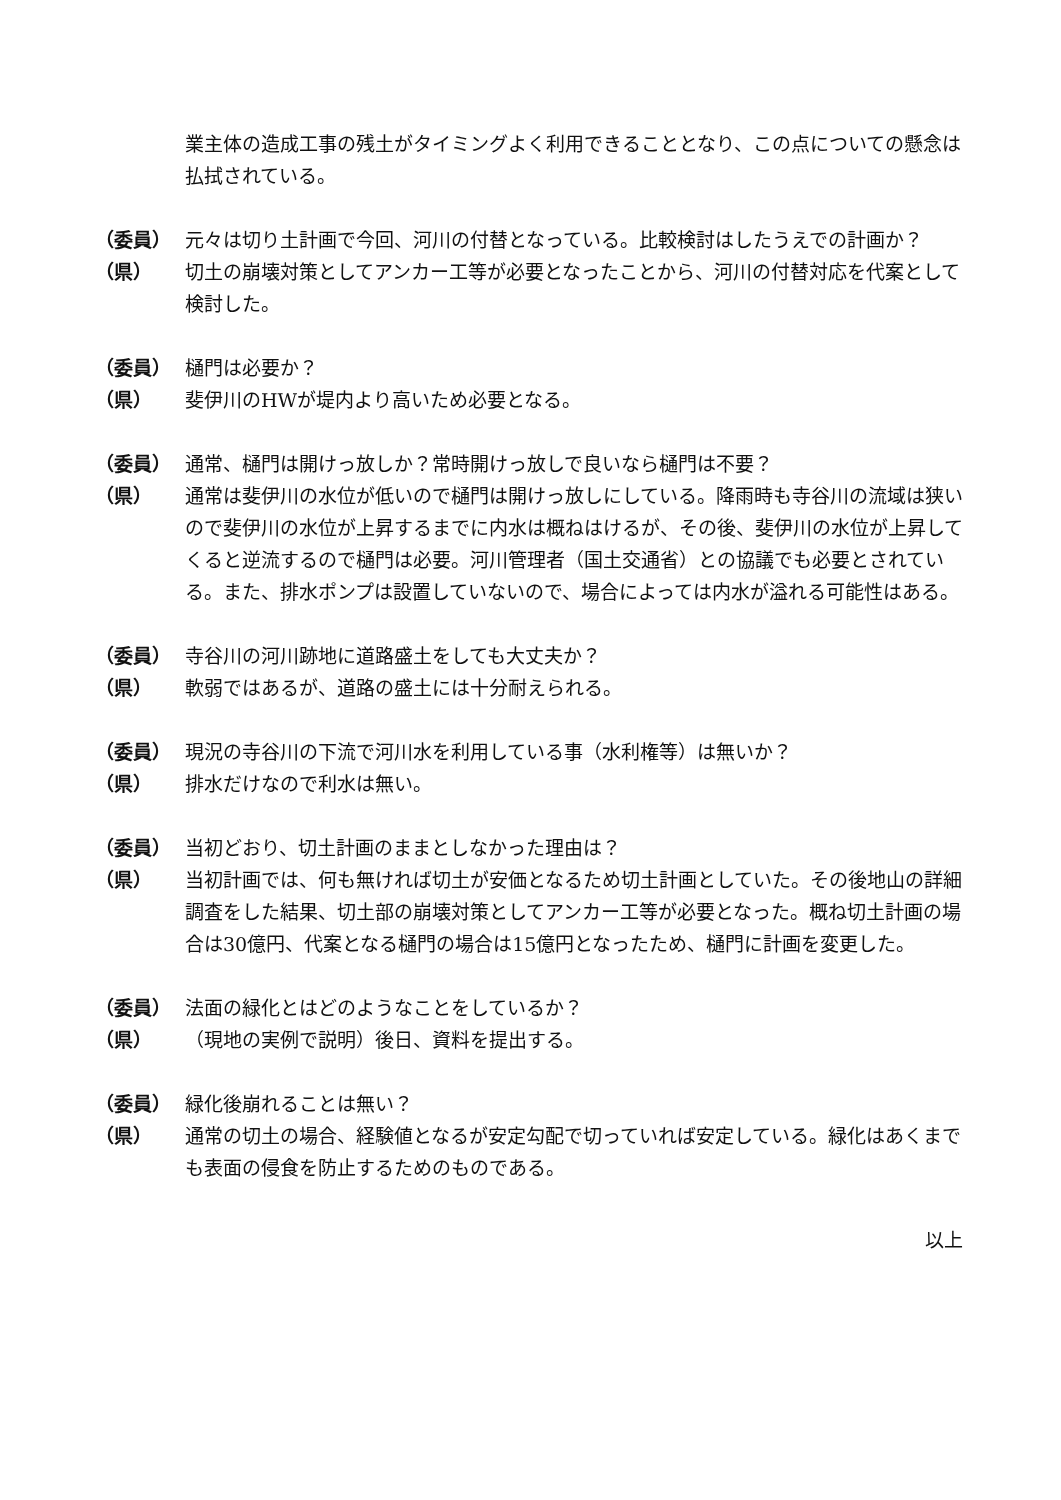業主体の造成工事の残土がタイミングよく利用できることとなり、この点についての懸念は払拭されている。
（委員） 元々は切り土計画で今回、河川の付替となっている。比較検討はしたうえでの計画か？
（県） 切土の崩壊対策としてアンカー工等が必要となったことから、河川の付替対応を代案として検討した。
（委員） 樋門は必要か？
（県） 斐伊川のHWが堤内より高いため必要となる。
（委員） 通常、樋門は開けっ放しか？常時開けっ放しで良いなら樋門は不要？
（県） 通常は斐伊川の水位が低いので樋門は開けっ放しにしている。降雨時も寺谷川の流域は狭いので斐伊川の水位が上昇するまでに内水は概ねはけるが、その後、斐伊川の水位が上昇してくると逆流するので樋門は必要。河川管理者（国土交通省）との協議でも必要とされている。また、排水ポンプは設置していないので、場合によっては内水が溢れる可能性はある。
（委員） 寺谷川の河川跡地に道路盛土をしても大丈夫か？
（県） 軟弱ではあるが、道路の盛土には十分耐えられる。
（委員） 現況の寺谷川の下流で河川水を利用している事（水利権等）は無いか？
（県） 排水だけなので利水は無い。
（委員） 当初どおり、切土計画のままとしなかった理由は？
（県） 当初計画では、何も無ければ切土が安価となるため切土計画としていた。その後地山の詳細調査をした結果、切土部の崩壊対策としてアンカー工等が必要となった。概ね切土計画の場合は30億円、代案となる樋門の場合は15億円となったため、樋門に計画を変更した。
（委員） 法面の緑化とはどのようなことをしているか？
（県） （現地の実例で説明）後日、資料を提出する。
（委員） 緑化後崩れることは無い？
（県） 通常の切土の場合、経験値となるが安定勾配で切っていれば安定している。緑化はあくまでも表面の侵食を防止するためのものである。
以上